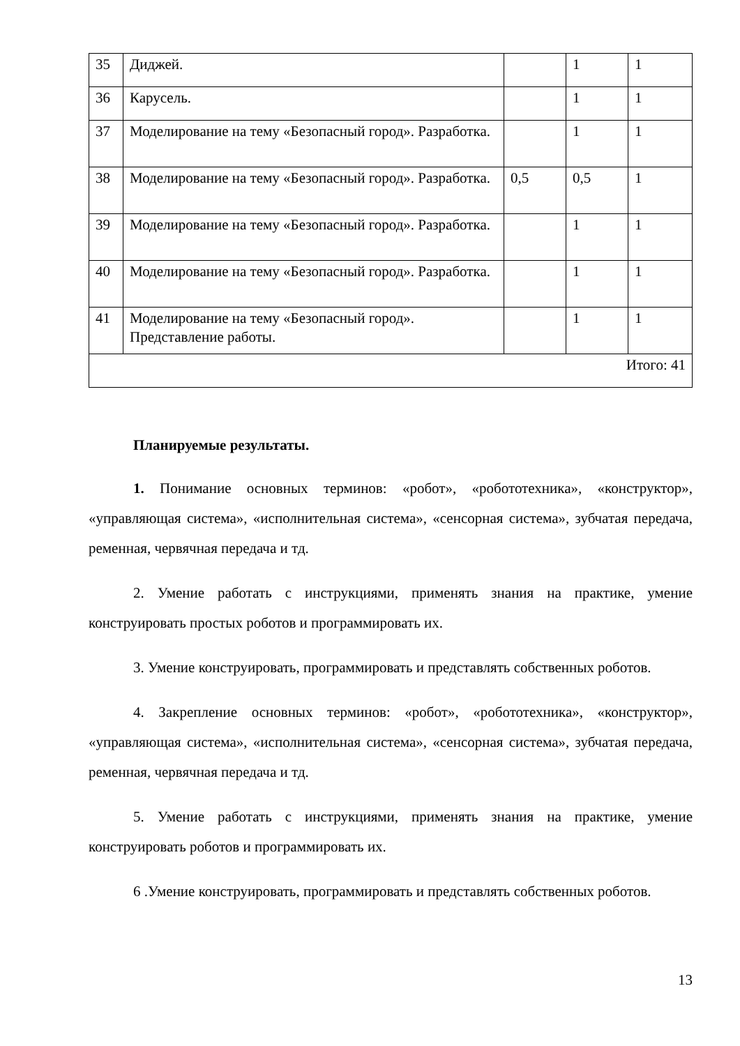| 35 | Диджей. | | 1 | 1 |
| 36 | Карусель. | | 1 | 1 |
| 37 | Моделирование на тему «Безопасный город». Разработка. | | 1 | 1 |
| 38 | Моделирование на тему «Безопасный город». Разработка. | 0,5 | 0,5 | 1 |
| 39 | Моделирование на тему «Безопасный город». Разработка. | | 1 | 1 |
| 40 | Моделирование на тему «Безопасный город». Разработка. | | 1 | 1 |
| 41 | Моделирование на тему «Безопасный город». Представление работы. | | 1 | 1 |
| Итого: 41 | | | | |
Планируемые результаты.
1. Понимание основных терминов: «робот», «робототехника», «конструктор», «управляющая система», «исполнительная система», «сенсорная система», зубчатая передача, ременная, червячная передача и тд.
2. Умение работать с инструкциями, применять знания на практике, умение конструировать простых роботов и программировать их.
3. Умение конструировать, программировать и представлять собственных роботов.
4. Закрепление основных терминов: «робот», «робототехника», «конструктор», «управляющая система», «исполнительная система», «сенсорная система», зубчатая передача, ременная, червячная передача и тд.
5. Умение работать с инструкциями, применять знания на практике, умение конструировать роботов и программировать их.
6 .Умение конструировать, программировать и представлять собственных роботов.
13